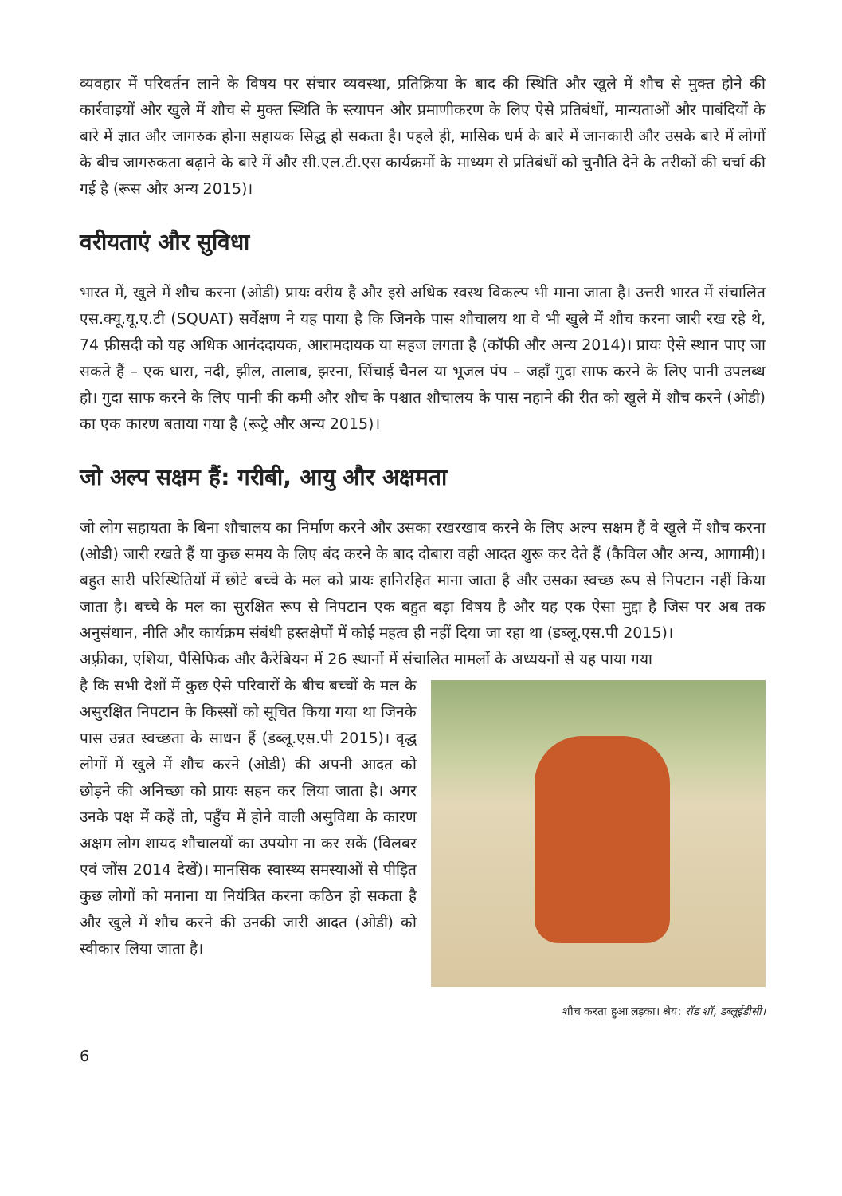व्यवहार में परिवर्तन लाने के विषय पर संचार व्यवस्था, प्रतिक्रिया के बाद की स्थिति और खुले में शौच से मुक्त होने की कार्रवाइयों और खुले में शौच से मुक्त स्थिति के स्त्यापन और प्रमाणीकरण के लिए ऐसे प्रतिबंधों, मान्यताओं और पाबंदियों के बारे में ज्ञात और जागरुक होना सहायक सिद्ध हो सकता है। पहले ही, मासिक धर्म के बारे में जानकारी और उसके बारे में लोगों के बीच जागरुकता बढ़ाने के बारे में और सी.एल.टी.एस कार्यक्रमों के माध्यम से प्रतिबंधों को चुनौति देने के तरीकों की चर्चा की गई है (रूस और अन्य 2015)।
वरीयताएं और सुविधा
भारत में, खुले में शौच करना (ओडी) प्रायः वरीय है और इसे अधिक स्वस्थ विकल्प भी माना जाता है। उत्तरी भारत में संचालित एस.क्यू.यू.ए.टी (SQUAT) सर्वेक्षण ने यह पाया है कि जिनके पास शौचालय था वे भी खुले में शौच करना जारी रख रहे थे, 74 फ़ीसदी को यह अधिक आनंददायक, आरामदायक या सहज लगता है (कॉफी और अन्य 2014)। प्रायः ऐसे स्थान पाए जा सकते हैं – एक धारा, नदी, झील, तालाब, झरना, सिंचाई चैनल या भूजल पंप – जहाँ गुदा साफ करने के लिए पानी उपलब्ध हो। गुदा साफ करने के लिए पानी की कमी और शौच के पश्चात शौचालय के पास नहाने की रीत को खुले में शौच करने (ओडी) का एक कारण बताया गया है (रूट्रे और अन्य 2015)।
जो अल्प सक्षम हैं: गरीबी, आयु और अक्षमता
जो लोग सहायता के बिना शौचालय का निर्माण करने और उसका रखरखाव करने के लिए अल्प सक्षम हैं वे खुले में शौच करना (ओडी) जारी रखते हैं या कुछ समय के लिए बंद करने के बाद दोबारा वही आदत शुरू कर देते हैं (कैविल और अन्य, आगामी)। बहुत सारी परिस्थितियों में छोटे बच्चे के मल को प्रायः हानिरहित माना जाता है और उसका स्वच्छ रूप से निपटान नहीं किया जाता है। बच्चे के मल का सुरक्षित रूप से निपटान एक बहुत बड़ा विषय है और यह एक ऐसा मुद्दा है जिस पर अब तक अनुसंधान, नीति और कार्यक्रम संबंधी हस्तक्षेपों में कोई महत्व ही नहीं दिया जा रहा था (डब्लू.एस.पी 2015)।
अफ़्रीका, एशिया, पैसिफिक और कैरेबियन में 26 स्थानों में संचालित मामलों के अध्ययनों से यह पाया गया
है कि सभी देशों में कुछ ऐसे परिवारों के बीच बच्चों के मल के असुरक्षित निपटान के किस्सों को सूचित किया गया था जिनके पास उन्नत स्वच्छता के साधन हैं (डब्लू.एस.पी 2015)। वृद्ध लोगों में खुले में शौच करने (ओडी) की अपनी आदत को छोड़ने की अनिच्छा को प्रायः सहन कर लिया जाता है। अगर उनके पक्ष में कहें तो, पहुँच में होने वाली असुविधा के कारण अक्षम लोग शायद शौचालयों का उपयोग ना कर सकें (विलबर एवं जोंस 2014 देखें)। मानसिक स्वास्थ्य समस्याओं से पीड़ित कुछ लोगों को मनाना या नियंत्रित करना कठिन हो सकता है और खुले में शौच करने की उनकी जारी आदत (ओडी) को स्वीकार लिया जाता है।
शौच करता हुआ लड़का। श्रेय: रॉड शॉ, डब्लूईडीसी।
6